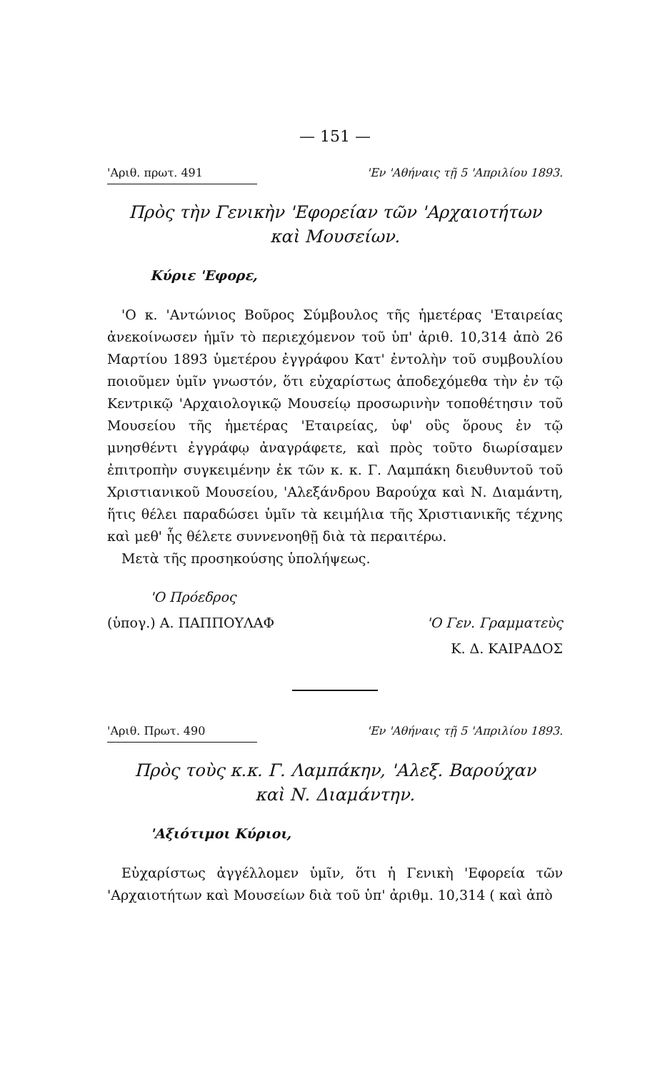— 151 —
'Αριθ. πρωτ. 491 'Εν 'Αθήναις τῇ 5 'Απριλίου 1893.
Πρὸς τὴν Γενικὴν 'Εφορείαν τῶν 'Αρχαιοτήτων
καὶ Μουσείων.
Κύριε 'Εφορε,
'Ο κ. 'Αντώνιος Βοῦρος Σύμβουλος τῆς ἡμετέρας 'Εταιρείας ἀνεκοίνωσεν ἡμῖν τὸ περιεχόμενον τοῦ ὑπ' ἀριθ. 10,314 ἀπὸ 26 Μαρτίου 1893 ὑμετέρου ἐγγράφου Κατ' ἐντολὴν τοῦ συμβουλίου ποιοῦμεν ὑμῖν γνωστόν, ὅτι εὐχαρίστως ἀποδεχόμεθα τὴν ἐν τῷ Κεντρικῷ 'Αρχαιολογικῷ Μουσείῳ προσωρινὴν τοποθέτησιν τοῦ Μουσείου τῆς ἡμετέρας 'Εταιρείας, ὑφ' οὓς ὅρους ἐν τῷ μνησθέντι ἐγγράφῳ ἀναγράφετε, καὶ πρὸς τοῦτο διωρίσαμεν ἐπιτροπὴν συγκειμένην ἐκ τῶν κ. κ. Γ. Λαμπάκη διευθυντοῦ τοῦ Χριστιανικοῦ Μουσείου, 'Αλεξάνδρου Βαρούχα καὶ Ν. Διαμάντη, ἥτις θέλει παραδώσει ὑμῖν τὰ κειμήλια τῆς Χριστιανικῆς τέχνης καὶ μεθ' ἧς θέλετε συννενοηθῇ διὰ τὰ περαιτέρω.
Μετὰ τῆς προσηκούσης ὑπολήψεως.
'Ο Πρόεδρος
(ὑπογ.) Α. ΠΑΠΠΟΥΛΑΦ
'Ο Γεν. Γραμματεὺς
Κ. Δ. ΚΑΙΡΑΔΟΣ
'Αριθ. Πρωτ. 490 'Εν 'Αθήναις τῇ 5 'Απριλίου 1893.
Πρὸς τοὺς κ.κ. Γ. Λαμπάκην, 'Αλεξ. Βαρούχαν
καὶ Ν. Διαμάντην.
'Αξιότιμοι Κύριοι,
Εὐχαρίστως ἀγγέλλομεν ὑμῖν, ὅτι ἡ Γενικὴ 'Εφορεία τῶν 'Αρχαιοτήτων καὶ Μουσείων διὰ τοῦ ὑπ' ἀριθμ. 10,314 ( καὶ ἀπὸ